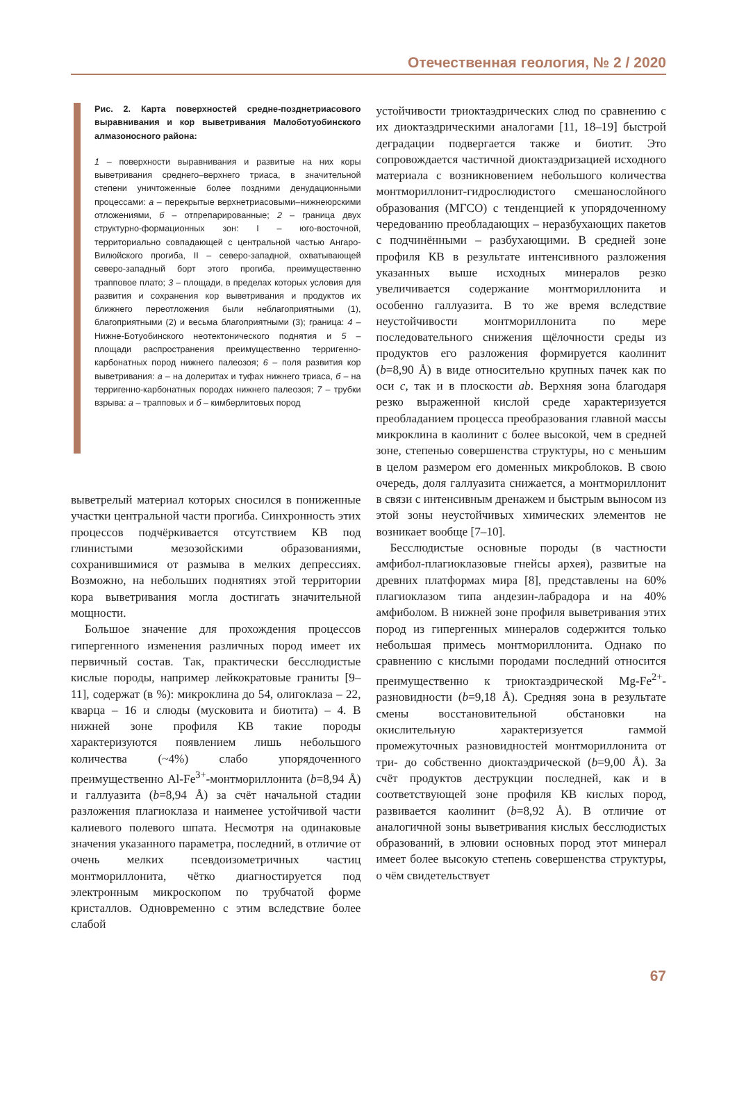Отечественная геология, № 2 / 2020
Рис. 2. Карта поверхностей средне-позднетриасового выравнивания и кор выветривания Малоботуобинского алмазоносного района:
1 – поверхности выравнивания и развитые на них коры выветривания среднего–верхнего триаса, в значительной степени уничтоженные более поздними денудационными процессами: а – перекрытые верхнетриасовыми–нижнеюрскими отложениями, б – отпрепарированные; 2 – граница двух структурно-формационных зон: I – юго-восточной, территориально совпадающей с центральной частью Ангаро-Вилюйского прогиба, II – северо-западной, охватывающей северо-западный борт этого прогиба, преимущественно трапповое плато; 3 – площади, в пределах которых условия для развития и сохранения кор выветривания и продуктов их ближнего переотложения были неблагоприятными (1), благоприятными (2) и весьма благоприятными (3); граница: 4 – Нижне-Ботуобинского неотектонического поднятия и 5 – площади распространения преимущественно терригенно-карбонатных пород нижнего палеозоя; 6 – поля развития кор выветривания: а – на долеритах и туфах нижнего триаса, б – на терригенно-карбонатных породах нижнего палеозоя; 7 – трубки взрыва: а – трапповых и б – кимберлитовых пород
выветрелый материал которых сносился в пониженные участки центральной части прогиба. Синхронность этих процессов подчёркивается отсутствием КВ под глинистыми мезозойскими образованиями, сохранившимися от размыва в мелких депрессиях. Возможно, на небольших поднятиях этой территории кора выветривания могла достигать значительной мощности.
Большое значение для прохождения процессов гипергенного изменения различных пород имеет их первичный состав. Так, практически бесслюдистые кислые породы, например лейкократовые граниты [9–11], содержат (в %): микроклина до 54, олигоклаза – 22, кварца – 16 и слюды (мусковита и биотита) – 4. В нижней зоне профиля КВ такие породы характеризуются появлением лишь небольшого количества (~4%) слабо упорядоченного преимущественно Al-Fe<sup>3+</sup>-монтмориллонита (b=8,94 Å) и галлуазита (b=8,94 Å) за счёт начальной стадии разложения плагиоклаза и наименее устойчивой части калиевого полевого шпата. Несмотря на одинаковые значения указанного параметра, последний, в отличие от очень мелких псевдоизометричных частиц монтмориллонита, чётко диагностируется под электронным микроскопом по трубчатой форме кристаллов. Одновременно с этим вследствие более слабой
устойчивости триоктаэдрических слюд по сравнению с их диоктаэдрическими аналогами [11, 18–19] быстрой деградации подвергается также и биотит. Это сопровождается частичной диоктаэдризацией исходного материала с возникновением небольшого количества монтмориллонит-гидрослюдистого смешанослойного образования (МГСО) с тенденцией к упорядоченному чередованию преобладающих – неразбухающих пакетов с подчинёнными – разбухающими. В средней зоне профиля КВ в результате интенсивного разложения указанных выше исходных минералов резко увеличивается содержание монтмориллонита и особенно галлуазита. В то же время вследствие неустойчивости монтмориллонита по мере последовательного снижения щёлочности среды из продуктов его разложения формируется каолинит (b=8,90 Å) в виде относительно крупных пачек как по оси c, так и в плоскости ab. Верхняя зона благодаря резко выраженной кислой среде характеризуется преобладанием процесса преобразования главной массы микроклина в каолинит с более высокой, чем в средней зоне, степенью совершенства структуры, но с меньшим в целом размером его доменных микроблоков. В свою очередь, доля галлуазита снижается, а монтмориллонит в связи с интенсивным дренажем и быстрым выносом из этой зоны неустойчивых химических элементов не возникает вообще [7–10].
Бесслюдистые основные породы (в частности амфибол-плагиоклазовые гнейсы архея), развитые на древних платформах мира [8], представлены на 60% плагиоклазом типа андезин-лабрадора и на 40% амфиболом. В нижней зоне профиля выветривания этих пород из гипергенных минералов содержится только небольшая примесь монтмориллонита. Однако по сравнению с кислыми породами последний относится преимущественно к триоктаэдрической Mg-Fe<sup>2+</sup>-разновидности (b=9,18 Å). Средняя зона в результате смены восстановительной обстановки на окислительную характеризуется гаммой промежуточных разновидностей монтмориллонита от три- до собственно диоктаэдрической (b=9,00 Å). За счёт продуктов деструкции последней, как и в соответствующей зоне профиля КВ кислых пород, развивается каолинит (b=8,92 Å). В отличие от аналогичной зоны выветривания кислых бесслюдистых образований, в элювии основных пород этот минерал имеет более высокую степень совершенства структуры, о чём свидетельствует
67